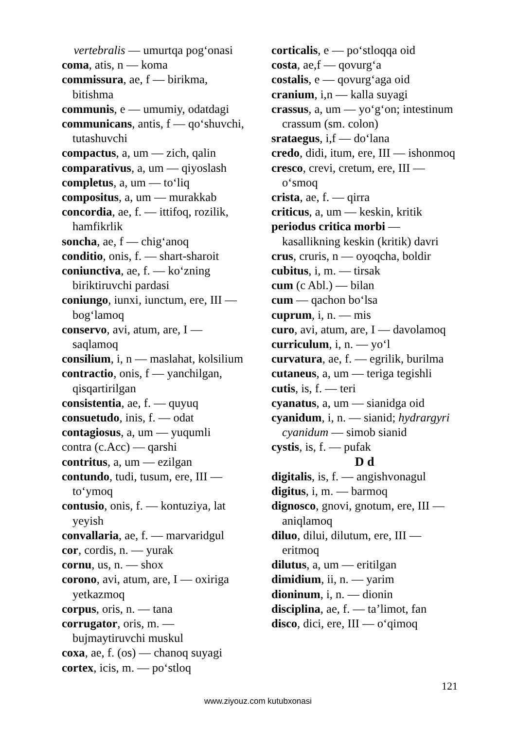vertebralis — umurtqa pog‘onasi
coma, atis, n — koma
commissura, ae, f — birikma, bitishma
communis, e — umumiy, odatdagi
communicans, antis, f — qo‘shuvchi, tutashuvchi
compactus, a, um — zich, qalin
comparativus, a, um — qiyoslash
completus, a, um — to‘liq
compositus, a, um — murakkab
concordia, ae, f. — ittifoq, rozilik, hamfikrlik
soncha, ae, f — chig‘anoq
conditio, onis, f. — shart-sharoit
coniunctiva, ae, f. — ko‘zning biriktiruvchi pardasi
coniungo, iunxi, iunctum, ere, III — bog‘lamoq
conservo, avi, atum, are, I — saqlamoq
consilium, i, n — maslahat, kolsilium
contractio, onis, f — yanchilgan, qisqartirilgan
consistentia, ae, f. — quyuq
consuetudo, inis, f. — odat
contagiosus, a, um — yuqumli
contra (c.Acc) — qarshi
contritus, a, um — ezilgan
contundo, tudi, tusum, ere, III — to‘ymoq
contusio, onis, f. — kontuziya, lat yeyish
convallaria, ae, f. — marvaridgul
cor, cordis, n. — yurak
cornu, us, n. — shox
corono, avi, atum, are, I — oxiriga yetkazmoq
corpus, oris, n. — tana
corrugator, oris, m. — bujmaytiruvchi muskul
coxa, ae, f. (os) — chanoq suyagi
cortex, icis, m. — po‘stloq
corticalis, e — po‘stloqqa oid
costa, ae,f — qovurg‘a
costalis, e — qovurg‘aga oid
cranium, i,n — kalla suyagi
crassus, a, um — yo‘g‘on; intestinum crassum (sm. colon)
srataegus, i,f — do‘lana
credo, didi, itum, ere, III — ishonmoq
cresco, crevi, cretum, ere, III — o‘smoq
crista, ae, f. — qirra
criticus, a, um — keskin, kritik
periodus critica morbi — kasallikning keskin (kritik) davri
crus, cruris, n — oyoqcha, boldir
cubitus, i, m. — tirsak
cum (c Abl.) — bilan
cum — qachon bo‘lsa
cuprum, i, n. — mis
curo, avi, atum, are, I — davolamoq
curriculum, i, n. — yo‘l
curvatura, ae, f. — egrilik, burilma
cutaneus, a, um — teriga tegishli
cutis, is, f. — teri
cyanatus, a, um — sianidga oid
cyanidum, i, n. — sianid; hydrargyri cyanidum — simob sianid
cystis, is, f. — pufak
D d
digitalis, is, f. — angishvonagul
digitus, i, m. — barmoq
dignosco, gnovi, gnotum, ere, III — aniqlamoq
diluo, dilui, dilutum, ere, III — eritmoq
dilutus, a, um — eritilgan
dimidium, ii, n. — yarim
dioninum, i, n. — dionin
disciplina, ae, f. — ta’limot, fan
disco, dici, ere, III — o‘qimoq
121
www.ziyouz.com kutubxonasi